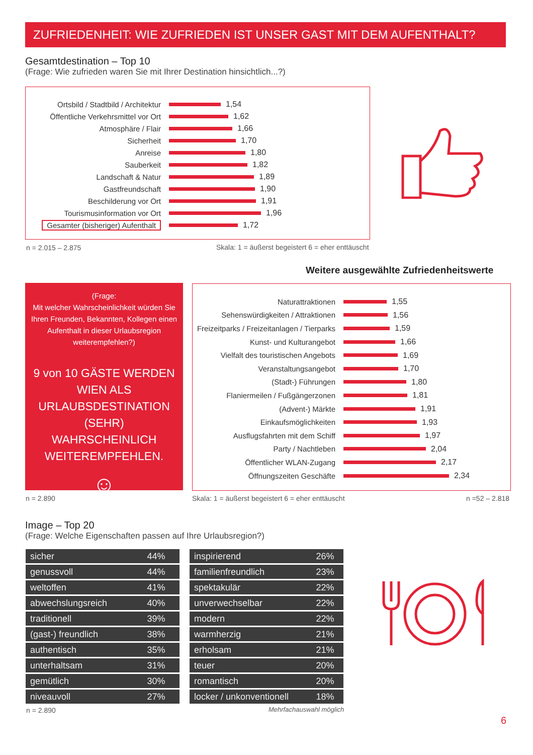ZUFRIEDENHEIT: WIE ZUFRIEDEN IST UNSER GAST MIT DEM AUFENTHALT?
Gesamtdestination – Top 10
(Frage: Wie zufrieden waren Sie mit Ihrer Destination hinsichtlich...?)
Ortsbild / Stadtbild / Architektur
1,54
Öffentliche Verkehrsmittel vor Ort
1,62
Atmosphäre / Flair 1,66
Sicherheit 1,70
Anreise 1,80
Sauberkeit 1,82
Landschaft & Natur 1,89
Gastfreundschaft 1,90
Beschilderung vor Ort 1,91
Tourismusinformation vor Ort 1,96
Gesamter (bisheriger) Aufenthalt
1,72
n = 2.015 – 2.875
Skala: 1 = äußerst begeistert 6 = eher enttäuscht
Weitere ausgewählte Zufriedenheitswerte
(Frage:
Mit welcher Wahrscheinlichkeit würden Sie Ihren Freunden, Bekannten, Kollegen einen Aufenthalt in dieser Urlaubsregion weiterempfehlen?)
9 von 10 GÄSTE WERDEN WIEN ALS URLAUBSDESTINATION (SEHR) WAHRSCHEINLICH WEITEREMPFEHLEN.
☺
Naturattraktionen 1,55
Sehenswürdigkeiten / Attraktionen 1,56
Freizeitparks / Freizeitanlagen / Tierparks
1,59
Kunst- und Kulturangebot 1,66
Vielfalt des touristischen Angebots
1,69
Veranstaltungsangebot 1,70
(Stadt-) Führungen 1,80
Flaniermeilen / Fußgängerzonen 1,81
(Advent-) Märkte 1,91
Einkaufsmöglichkeiten 1,93
Ausflugsfahrten mit dem Schiff 1,97
Party / Nachtleben 2,04
Öffentlicher WLAN-Zugang 2,17
Öffnungszeiten Geschäfte 2,34
n = 2.890
Skala: 1 = äußerst begeistert 6 = eher enttäuscht
n =52 – 2.818
Image – Top 20
(Frage: Welche Eigenschaften passen auf Ihre Urlaubsregion?)
| sicher | 44% |
| genussvoll | 44% |
| weltoffen | 41% |
| abwechslungsreich | 40% |
| traditionell | 39% |
| (gast-) freundlich | 38% |
| authentisch | 35% |
| unterhaltsam | 31% |
| gemütlich | 30% |
| niveauvoll | 27% |
| inspirierend | 26% |
| familienfreundlich | 23% |
| spektakulär | 22% |
| unverwechselbar | 22% |
| modern | 22% |
| warmherzig | 21% |
| erholsam | 21% |
| teuer | 20% |
| romantisch | 20% |
| locker / unkonventionell | 18% |
n = 2.890 Mehrfachauswahl möglich
6